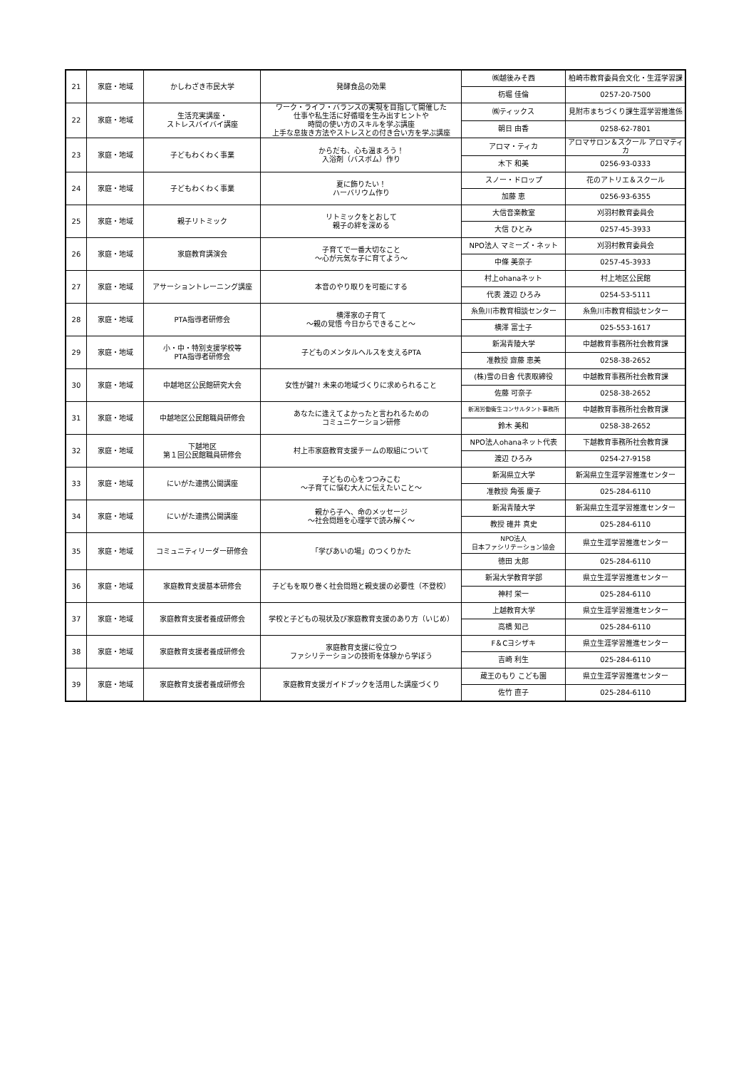| 21 | 家庭・地域 | かしわざき市民大学 | 発酵食品の効果 | ㈱越後みそ西 | 柏崎市教育委員会文化・生涯学習課 |
| | | | | 杤堀 佳倫 | 0257-20-7500 |
| 22 | 家庭・地域 | 生活充実講座・ ストレスバイバイ講座 | ワーク・ライフ・バランスの実現を目指して開催した 仕事や私生活に好循環を生み出すヒントや 時間の使い方のスキルを学ぶ講座 上手な息抜き方法やストレスとの付き合い方を学ぶ講座 | ㈱ティックス | 見附市まちづくり課生涯学習推進係 |
| | | | | 朝日 由香 | 0258-62-7801 |
| 23 | 家庭・地域 | 子どもわくわく事業 | からだも、心も温まろう！ 入浴剤（バスボム）作り | アロマ・ティカ | アロマサロン＆スクール アロマティカ |
| | | | | 木下 和美 | 0256-93-0333 |
| 24 | 家庭・地域 | 子どもわくわく事業 | 夏に飾りたい！ ハーバリウム作り | スノー・ドロップ | 花のアトリエ＆スクール |
| | | | | 加藤 恵 | 0256-93-6355 |
| 25 | 家庭・地域 | 親子リトミック | リトミックをとおして 親子の絆を深める | 大信音楽教室 | 刈羽村教育委員会 |
| | | | | 大信 ひとみ | 0257-45-3933 |
| 26 | 家庭・地域 | 家庭教育講演会 | 子育てで一番大切なこと ～心が元気な子に育てよう～ | NPO法人 マミーズ・ネット | 刈羽村教育委員会 |
| | | | | 中條 美奈子 | 0257-45-3933 |
| 27 | 家庭・地域 | アサーショントレーニング講座 | 本音のやり取りを可能にする | 村上ohanaネット | 村上地区公民館 |
| | | | | 代表 渡辺 ひろみ | 0254-53-5111 |
| 28 | 家庭・地域 | PTA指導者研修会 | 横澤家の子育て ～親の覚悟 今日からできること～ | 糸魚川市教育相談センター | 糸魚川市教育相談センター |
| | | | | 横澤 富士子 | 025-553-1617 |
| 29 | 家庭・地域 | 小・中・特別支援学校等 PTA指導者研修会 | 子どものメンタルヘルスを支えるPTA | 新潟青陵大学 | 中越教育事務所社会教育課 |
| | | | | 准教授 齋藤 恵美 | 0258-38-2652 |
| 30 | 家庭・地域 | 中越地区公民館研究大会 | 女性が鍵?! 未来の地域づくりに求められること | (株)雪の日舎 代表取締役 | 中越教育事務所社会教育課 |
| | | | | 佐藤 可奈子 | 0258-38-2652 |
| 31 | 家庭・地域 | 中越地区公民館職員研修会 | あなたに逢えてよかったと言われるための コミュニケーション研修 | 新潟労働衛生コンサルタント事務所 | 中越教育事務所社会教育課 |
| | | | | 鈴木 美和 | 0258-38-2652 |
| 32 | 家庭・地域 | 下越地区 第１回公民館職員研修会 | 村上市家庭教育支援チームの取組について | NPO法人ohanaネット代表 | 下越教育事務所社会教育課 |
| | | | | 渡辺 ひろみ | 0254-27-9158 |
| 33 | 家庭・地域 | にいがた連携公開講座 | 子どもの心をつつみこむ ～子育てに悩む大人に伝えたいこと～ | 新潟県立大学 | 新潟県立生涯学習推進センター |
| | | | | 准教授 角張 慶子 | 025-284-6110 |
| 34 | 家庭・地域 | にいがた連携公開講座 | 親から子へ、命のメッセージ ～社会問題を心理学で読み解く～ | 新潟青陵大学 | 新潟県立生涯学習推進センター |
| | | | | 教授 碓井 真史 | 025-284-6110 |
| 35 | 家庭・地域 | コミュニティリーダー研修会 | 「学びあいの場」のつくりかた | NPO法人 日本ファシリテーション協会 | 県立生涯学習推進センター |
| | | | | 徳田 太郎 | 025-284-6110 |
| 36 | 家庭・地域 | 家庭教育支援基本研修会 | 子どもを取り巻く社会問題と親支援の必要性（不登校） | 新潟大学教育学部 | 県立生涯学習推進センター |
| | | | | 神村 栄一 | 025-284-6110 |
| 37 | 家庭・地域 | 家庭教育支援者養成研修会 | 学校と子どもの現状及び家庭教育支援のあり方（いじめ） | 上越教育大学 | 県立生涯学習推進センター |
| | | | | 高橋 知己 | 025-284-6110 |
| 38 | 家庭・地域 | 家庭教育支援者養成研修会 | 家庭教育支援に役立つ ファシリテーションの技術を体験から学ぼう | F＆Cヨシザキ | 県立生涯学習推進センター |
| | | | | 吉崎 利生 | 025-284-6110 |
| 39 | 家庭・地域 | 家庭教育支援者養成研修会 | 家庭教育支援ガイドブックを活用した講座づくり | 蔵王のもり こども園 | 県立生涯学習推進センター |
| | | | | 佐竹 直子 | 025-284-6110 |